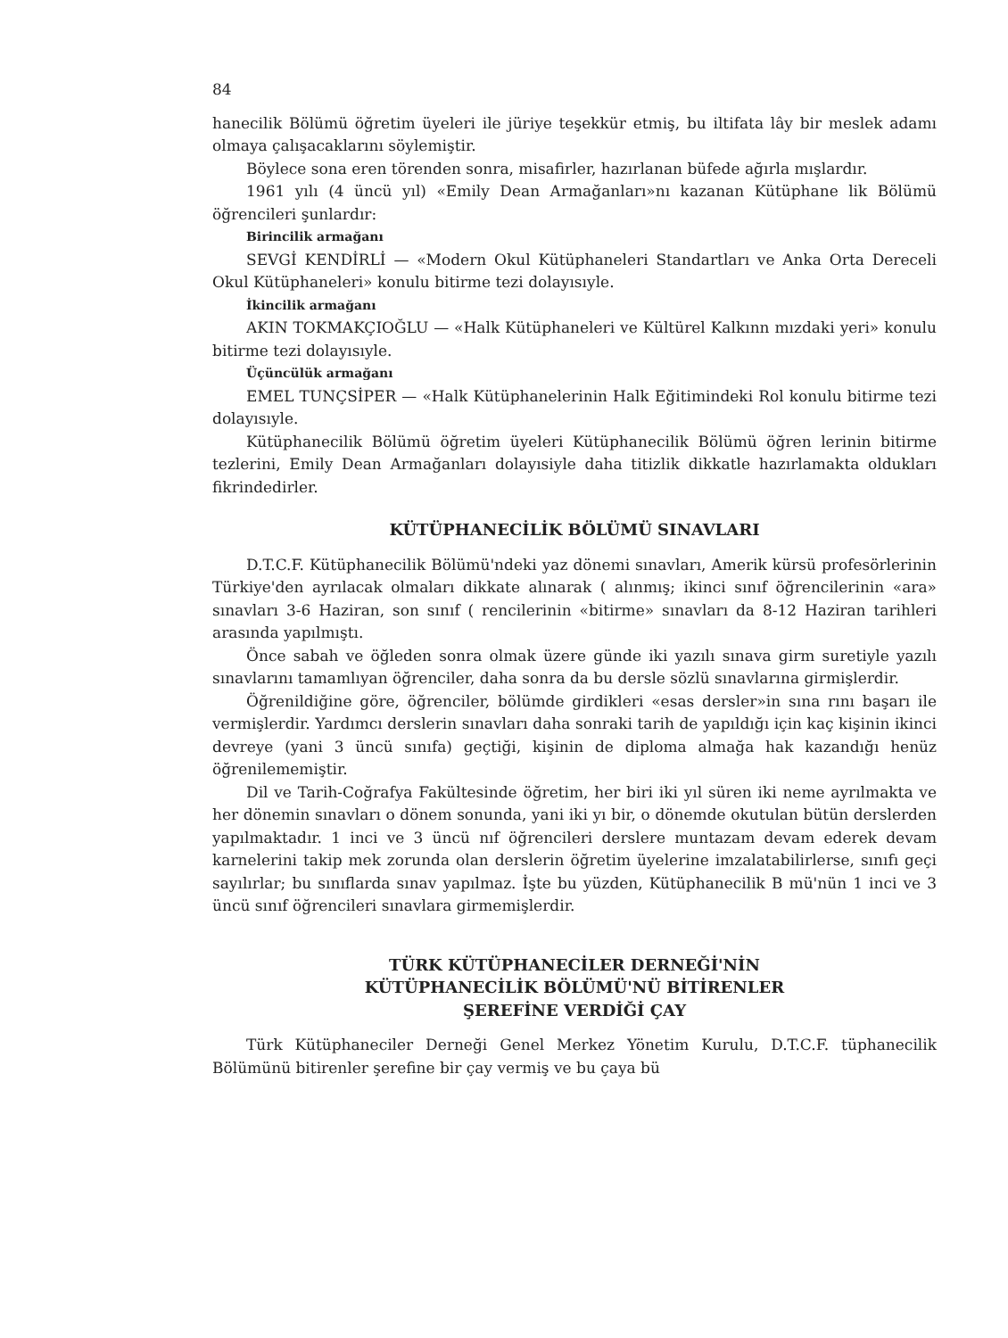84
hanecilik Bölümü öğretim üyeleri ile jüriye teşekkür etmiş, bu iltifata lây bir meslek adamı olmaya çalışacaklarını söylemiştir.
Böylece sona eren törenden sonra, misafirler, hazırlanan büfede ağırla mışlardır.
1961 yılı (4 üncü yıl) «Emily Dean Armağanları»nı kazanan Kütüphane lik Bölümü öğrencileri şunlardır:
Birincilik armağanı
SEVGİ KENDİRLİ — «Modern Okul Kütüphaneleri Standartları ve Anka Orta Dereceli Okul Kütüphaneleri» konulu bitirme tezi dolayısıyle.
İkincilik armağanı
AKIN TOKMAKÇIOĞLU — «Halk Kütüphaneleri ve Kültürel Kalkınn mızdaki yeri» konulu bitirme tezi dolayısıyle.
Üçüncülük armağanı
EMEL TUNÇSİPER — «Halk Kütüphanelerinin Halk Eğitimindeki Rol konulu bitirme tezi dolayısıyle.
Kütüphanecilik Bölümü öğretim üyeleri Kütüphanecilik Bölümü öğren lerinin bitirme tezlerini, Emily Dean Armağanları dolayısiyle daha titizlik dikkatle hazırlamakta oldukları fikrindedirler.
KÜTÜPHANECİLİK BÖLÜMÜ SINAVLARI
D.T.C.F. Kütüphanecilik Bölümü'ndeki yaz dönemi sınavları, Amerik kürsü profesörlerinin Türkiye'den ayrılacak olmaları dikkate alınarak ( alınmış; ikinci sınıf öğrencilerinin «ara» sınavları 3-6 Haziran, son sınıf ( rencilerinin «bitirme» sınavları da 8-12 Haziran tarihleri arasında yapılmıştı.
Önce sabah ve öğleden sonra olmak üzere günde iki yazılı sınava girm suretiyle yazılı sınavlarını tamamlıyan öğrenciler, daha sonra da bu dersle sözlü sınavlarına girmişlerdir.
Öğrenildiğine göre, öğrenciler, bölümde girdikleri «esas dersler»in sına rını başarı ile vermişlerdir. Yardımcı derslerin sınavları daha sonraki tarih de yapıldığı için kaç kişinin ikinci devreye (yani 3 üncü sınıfa) geçtiği, kişinin de diploma almağa hak kazandığı henüz öğrenilememiştir.
Dil ve Tarih-Coğrafya Fakültesinde öğretim, her biri iki yıl süren iki neme ayrılmakta ve her dönemin sınavları o dönem sonunda, yani iki yı bir, o dönemde okutulan bütün derslerden yapılmaktadır. 1 inci ve 3 üncü nıf öğrencileri derslere muntazam devam ederek devam karnelerini takip mek zorunda olan derslerin öğretim üyelerine imzalatabilirlerse, sınıfı geçi sayılırlar; bu sınıflarda sınav yapılmaz. İşte bu yüzden, Kütüphanecilik B mü'nün 1 inci ve 3 üncü sınıf öğrencileri sınavlara girmemişlerdir.
TÜRK KÜTÜPHANECİLER DERNEĞİ'NİN
KÜTÜPHANECİLİK BÖLÜMÜ'NÜ BİTİRENLER
ŞEREFİNE VERDİĞİ ÇAY
Türk Kütüphaneciler Derneği Genel Merkez Yönetim Kurulu, D.T.C.F. tüphanecilik Bölümünü bitirenler şerefine bir çay vermiş ve bu çaya bü